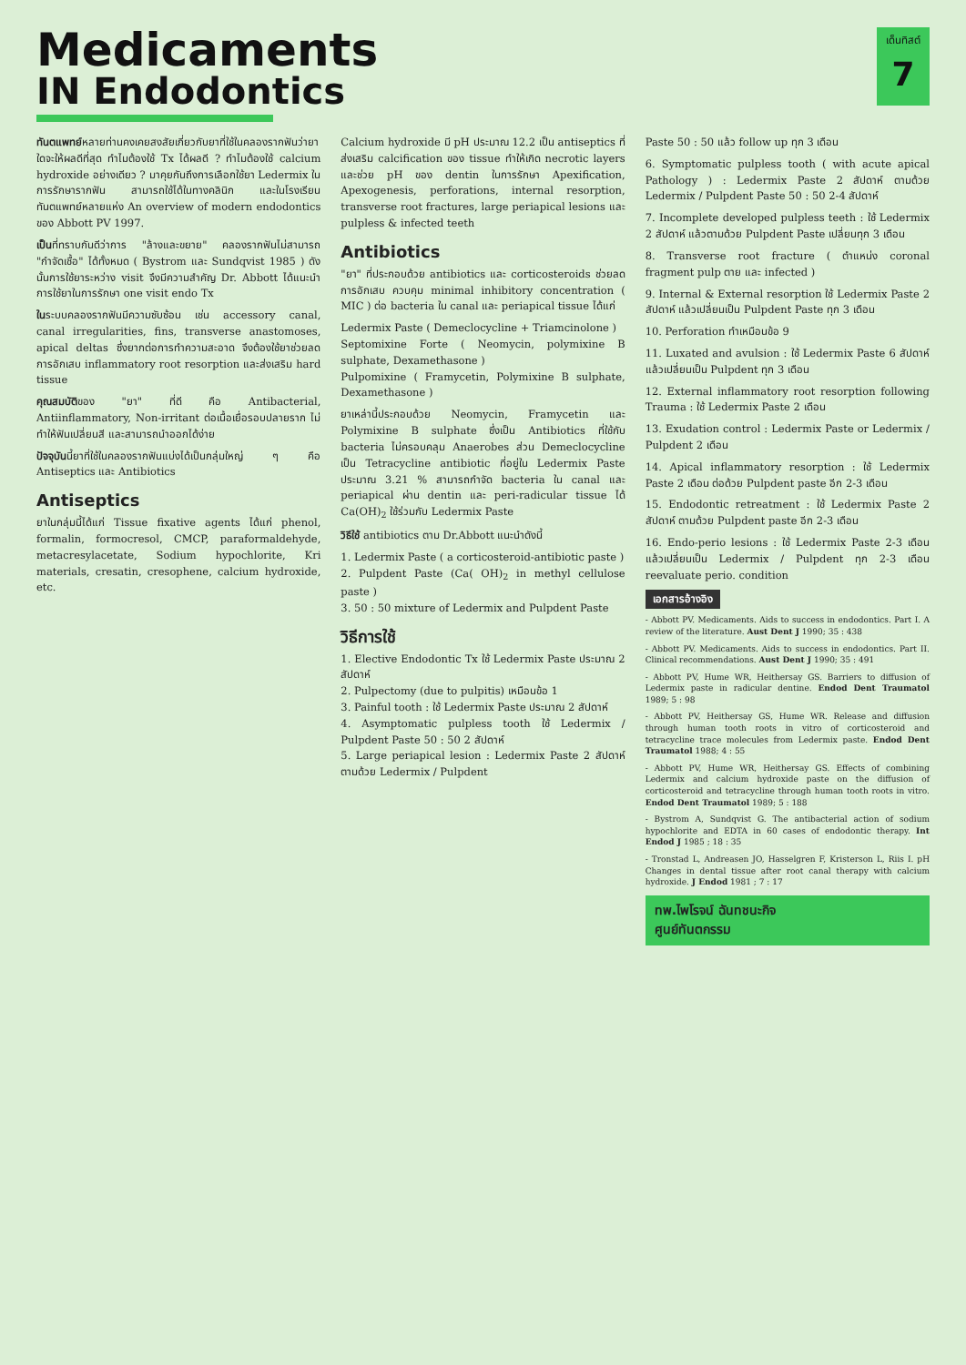Medicaments
IN Endodontics
เด็นทิสต์
7
ทันตแพทย์หลายท่านคงเคยสงสัยเกี่ยวกับยาที่ใช้ในคลองรากฟันว่ายาใดจะให้ผลดีที่สุด ทำไมต้องใช้ Tx ได้ผลดี ? ทำไมต้องใช้ calcium hydroxide อย่างเดียว ? มาคุยกันถึงการเลือกใช้ยา Ledermix ในการรักษารากฟัน สามารถใช้ได้ในทางคลินิก และในโรงเรียนทันตแพทย์หลายแห่ง An overview of modern endodontics ของ Abbott PV 1997.
เป็นที่ทราบกันดีว่าการ "ล้างและขยาย" คลองรากฟันไม่สามารถ "กำจัดเชื้อ" ได้ทั้งหมด ( Bystrom และ Sundqvist 1985 ) ดังนั้นการใช้ยาระหว่าง visit จึงมีความสำคัญ Dr. Abbott ได้แนะนำการใช้ยาในการรักษา one visit endo Tx
ในระบบคลองรากฟันมีความซับซ้อน เช่น accessory canal, canal irregularities, fins, transverse anastomoses, apical deltas ซึ่งยากต่อการทำความสะอาด จึงต้องใช้ยาช่วยลดการอักเสบ inflammatory root resorption และส่งเสริม hard tissue
คุณสมบัติของ "ยา" ที่ดี คือ Antibacterial, Antiinflammatory, Non-irritant ต่อเนื้อเยื่อรอบปลายราก ไม่ทำให้ฟันเปลี่ยนสี และสามารถนำออกได้ง่าย
ปัจจุบันนี้ยาที่ใช้ในคลองรากฟันแบ่งได้เป็นกลุ่มใหญ่ ๆ คือ Antiseptics และ Antibiotics
Antiseptics
ยาในกลุ่มนี้ได้แก่ Tissue fixative agents ได้แก่ phenol, formalin, formocresol, CMCP, paraformaldehyde, metacresylacetate, Sodium hypochlorite, Kri materials, cresatin, cresophene, calcium hydroxide, etc.
Calcium hydroxide มี pH ประมาณ 12.2 เป็น antiseptics ที่ส่งเสริม calcification ของ tissue ทำให้เกิด necrotic layers และช่วย pH ของ dentin ในการรักษา Apexification, Apexogenesis, perforations, internal resorption, transverse root fractures, large periapical lesions และ pulpless & infected teeth
Antibiotics
"ยา" ที่ประกอบด้วย antibiotics และ corticosteroids ช่วยลดการอักเสบ ควบคุม minimal inhibitory concentration ( MIC ) ต่อ bacteria ใน canal และ periapical tissue ได้แก่
Ledermix Paste ( Demeclocycline + Triamcinolone )
Septomixine Forte ( Neomycin, polymixine B sulphate, Dexamethasone )
Pulpomixine ( Framycetin, Polymixine B sulphate, Dexamethasone )
ยาเหล่านี้ประกอบด้วย Neomycin, Framycetin และ Polymixine B sulphate ซึ่งเป็น Antibiotics ที่ใช้กับ bacteria ไม่ครอบคลุม Anaerobes ส่วน Demeclocycline เป็น Tetracycline antibiotic ที่อยู่ใน Ledermix Paste ประมาณ 3.21 % สามารถกำจัด bacteria ใน canal และ periapical ผ่าน dentin และ peri-radicular tissue ได้ Ca(OH)<sub>2</sub> ใช้ร่วมกับ Ledermix Paste
วิธีใช้ antibiotics ตาม Dr.Abbott แนะนำดังนี้
1. Ledermix Paste ( a corticosteroid-antibiotic paste )
2. Pulpdent Paste (Ca( OH)<sub>2</sub> in methyl cellulose paste )
3. 50 : 50 mixture of Ledermix and Pulpdent Paste
วิธีการใช้
1. Elective Endodontic Tx ใช้ Ledermix Paste ประมาณ 2 สัปดาห์
2. Pulpectomy (due to pulpitis) เหมือนข้อ 1
3. Painful tooth : ใช้ Ledermix Paste ประมาณ 2 สัปดาห์
4. Asymptomatic pulpless tooth ใช้ Ledermix / Pulpdent Paste 50 : 50 2 สัปดาห์
5. Large periapical lesion : Ledermix Paste 2 สัปดาห์ ตามด้วย Ledermix / Pulpdent
Paste 50 : 50 แล้ว follow up ทุก 3 เดือน
6. Symptomatic pulpless tooth ( with acute apical Pathology ) : Ledermix Paste 2 สัปดาห์ ตามด้วย Ledermix / Pulpdent Paste 50 : 50 2-4 สัปดาห์
7. Incomplete developed pulpless teeth : ใช้ Ledermix 2 สัปดาห์ แล้วตามด้วย Pulpdent Paste เปลี่ยนทุก 3 เดือน
8. Transverse root fracture ( ตำแหน่ง coronal fragment pulp ตาย และ infected )
9. Internal & External resorption ใช้ Ledermix Paste 2 สัปดาห์ แล้วเปลี่ยนเป็น Pulpdent Paste ทุก 3 เดือน
10. Perforation ทำเหมือนข้อ 9
11. Luxated and avulsion : ใช้ Ledermix Paste 6 สัปดาห์ แล้วเปลี่ยนเป็น Pulpdent ทุก 3 เดือน
12. External inflammatory root resorption following Trauma : ใช้ Ledermix Paste 2 เดือน
13. Exudation control : Ledermix Paste or Ledermix / Pulpdent 2 เดือน
14. Apical inflammatory resorption : ใช้ Ledermix Paste 2 เดือน ต่อด้วย Pulpdent paste อีก 2-3 เดือน
15. Endodontic retreatment : ใช้ Ledermix Paste 2 สัปดาห์ ตามด้วย Pulpdent paste อีก 2-3 เดือน
16. Endo-perio lesions : ใช้ Ledermix Paste 2-3 เดือน แล้วเปลี่ยนเป็น Ledermix / Pulpdent ทุก 2-3 เดือน reevaluate perio. condition
เอกสารอ้างอิง
- Abbott PV. Medicaments. Aids to success in endodontics. Part I. A review of the literature. Aust Dent J 1990; 35 : 438
- Abbott PV. Medicaments. Aids to success in endodontics. Part II. Clinical recommendations. Aust Dent J 1990; 35 : 491
- Abbott PV, Hume WR, Heithersay GS. Barriers to diffusion of Ledermix paste in radicular dentine. Endod Dent Traumatol 1989; 5 : 98
- Abbott PV, Heithersay GS, Hume WR. Release and diffusion through human tooth roots in vitro of corticosteroid and tetracycline trace molecules from Ledermix paste. Endod Dent Traumatol 1988; 4 : 55
- Abbott PV, Hume WR, Heithersay GS. Effects of combining Ledermix and calcium hydroxide paste on the diffusion of corticosteroid and tetracycline through human tooth roots in vitro. Endod Dent Traumatol 1989; 5 : 188
- Bystrom A, Sundqvist G. The antibacterial action of sodium hypochlorite and EDTA in 60 cases of endodontic therapy. Int Endod J 1985 ; 18 : 35
- Tronstad L, Andreasen JO, Hasselgren F, Kristerson L, Riis I. pH Changes in dental tissue after root canal therapy with calcium hydroxide. J Endod 1981 ; 7 : 17
ทพ.ไพโรจน์ ฉันทชนะกิจ
ศูนย์ทันตกรรม